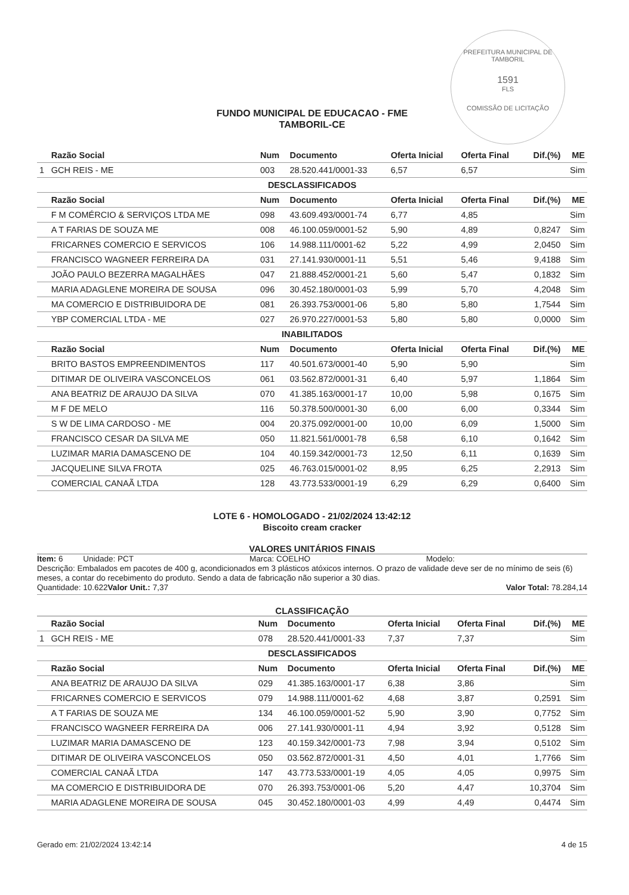PREFEITURA MUNICIPAL DE TAMBORIL
1591
FLS
COMISSÃO DE LICITAÇÃO
FUNDO MUNICIPAL DE EDUCACAO - FME
TAMBORIL-CE
| | Razão Social | Num | Documento | Oferta Inicial | Oferta Final | Dif.(%) | ME |
| --- | --- | --- | --- | --- | --- | --- | --- |
| 1 | GCH REIS - ME | 003 | 28.520.441/0001-33 | 6,57 | 6,57 | | Sim |
| DESCLASSIFICADOS | | | | | | | |
| | Razão Social | Num | Documento | Oferta Inicial | Oferta Final | Dif.(%) | ME |
| | F M COMÉRCIO & SERVIÇOS LTDA ME | 098 | 43.609.493/0001-74 | 6,77 | 4,85 | | Sim |
| | A T FARIAS DE SOUZA ME | 008 | 46.100.059/0001-52 | 5,90 | 4,89 | 0,8247 | Sim |
| | FRICARNES COMERCIO E SERVICOS | 106 | 14.988.111/0001-62 | 5,22 | 4,99 | 2,0450 | Sim |
| | FRANCISCO WAGNEER FERREIRA DA | 031 | 27.141.930/0001-11 | 5,51 | 5,46 | 9,4188 | Sim |
| | JOÃO PAULO BEZERRA MAGALHÃES | 047 | 21.888.452/0001-21 | 5,60 | 5,47 | 0,1832 | Sim |
| | MARIA ADAGLENE MOREIRA DE SOUSA | 096 | 30.452.180/0001-03 | 5,99 | 5,70 | 4,2048 | Sim |
| | MA COMERCIO E DISTRIBUIDORA DE | 081 | 26.393.753/0001-06 | 5,80 | 5,80 | 1,7544 | Sim |
| | YBP COMERCIAL LTDA - ME | 027 | 26.970.227/0001-53 | 5,80 | 5,80 | 0,0000 | Sim |
| INABILITADOS | | | | | | | |
| | Razão Social | Num | Documento | Oferta Inicial | Oferta Final | Dif.(%) | ME |
| | BRITO BASTOS EMPREENDIMENTOS | 117 | 40.501.673/0001-40 | 5,90 | 5,90 | | Sim |
| | DITIMAR DE OLIVEIRA VASCONCELOS | 061 | 03.562.872/0001-31 | 6,40 | 5,97 | 1,1864 | Sim |
| | ANA BEATRIZ DE ARAUJO DA SILVA | 070 | 41.385.163/0001-17 | 10,00 | 5,98 | 0,1675 | Sim |
| | M F DE MELO | 116 | 50.378.500/0001-30 | 6,00 | 6,00 | 0,3344 | Sim |
| | S W DE LIMA CARDOSO - ME | 004 | 20.375.092/0001-00 | 10,00 | 6,09 | 1,5000 | Sim |
| | FRANCISCO CESAR DA SILVA ME | 050 | 11.821.561/0001-78 | 6,58 | 6,10 | 0,1642 | Sim |
| | LUZIMAR MARIA DAMASCENO DE | 104 | 40.159.342/0001-73 | 12,50 | 6,11 | 0,1639 | Sim |
| | JACQUELINE SILVA FROTA | 025 | 46.763.015/0001-02 | 8,95 | 6,25 | 2,2913 | Sim |
| | COMERCIAL CANAÃ LTDA | 128 | 43.773.533/0001-19 | 6,29 | 6,29 | 0,6400 | Sim |
LOTE 6 - HOMOLOGADO - 21/02/2024 13:42:12
Biscoito cream cracker
VALORES UNITÁRIOS FINAIS
Item: 6 Unidade: PCT Marca: COELHO Modelo:
Descrição: Embalados em pacotes de 400 g, acondicionados em 3 plásticos atóxicos internos. O prazo de validade deve ser de no mínimo de seis (6) meses, a contar do recebimento do produto. Sendo a data de fabricação não superior a 30 dias.
Quantidade: 10.622 Valor Unit.: 7,37 Valor Total: 78.284,14
CLASSIFICAÇÃO
| | Razão Social | Num | Documento | Oferta Inicial | Oferta Final | Dif.(%) | ME |
| --- | --- | --- | --- | --- | --- | --- | --- |
| 1 | GCH REIS - ME | 078 | 28.520.441/0001-33 | 7,37 | 7,37 | | Sim |
| DESCLASSIFICADOS | | | | | | | |
| | Razão Social | Num | Documento | Oferta Inicial | Oferta Final | Dif.(%) | ME |
| | ANA BEATRIZ DE ARAUJO DA SILVA | 029 | 41.385.163/0001-17 | 6,38 | 3,86 | | Sim |
| | FRICARNES COMERCIO E SERVICOS | 079 | 14.988.111/0001-62 | 4,68 | 3,87 | 0,2591 | Sim |
| | A T FARIAS DE SOUZA ME | 134 | 46.100.059/0001-52 | 5,90 | 3,90 | 0,7752 | Sim |
| | FRANCISCO WAGNEER FERREIRA DA | 006 | 27.141.930/0001-11 | 4,94 | 3,92 | 0,5128 | Sim |
| | LUZIMAR MARIA DAMASCENO DE | 123 | 40.159.342/0001-73 | 7,98 | 3,94 | 0,5102 | Sim |
| | DITIMAR DE OLIVEIRA VASCONCELOS | 050 | 03.562.872/0001-31 | 4,50 | 4,01 | 1,7766 | Sim |
| | COMERCIAL CANAÃ LTDA | 147 | 43.773.533/0001-19 | 4,05 | 4,05 | 0,9975 | Sim |
| | MA COMERCIO E DISTRIBUIDORA DE | 070 | 26.393.753/0001-06 | 5,20 | 4,47 | 10,3704 | Sim |
| | MARIA ADAGLENE MOREIRA DE SOUSA | 045 | 30.452.180/0001-03 | 4,99 | 4,49 | 0,4474 | Sim |
Gerado em: 21/02/2024 13:42:14 4 de 15